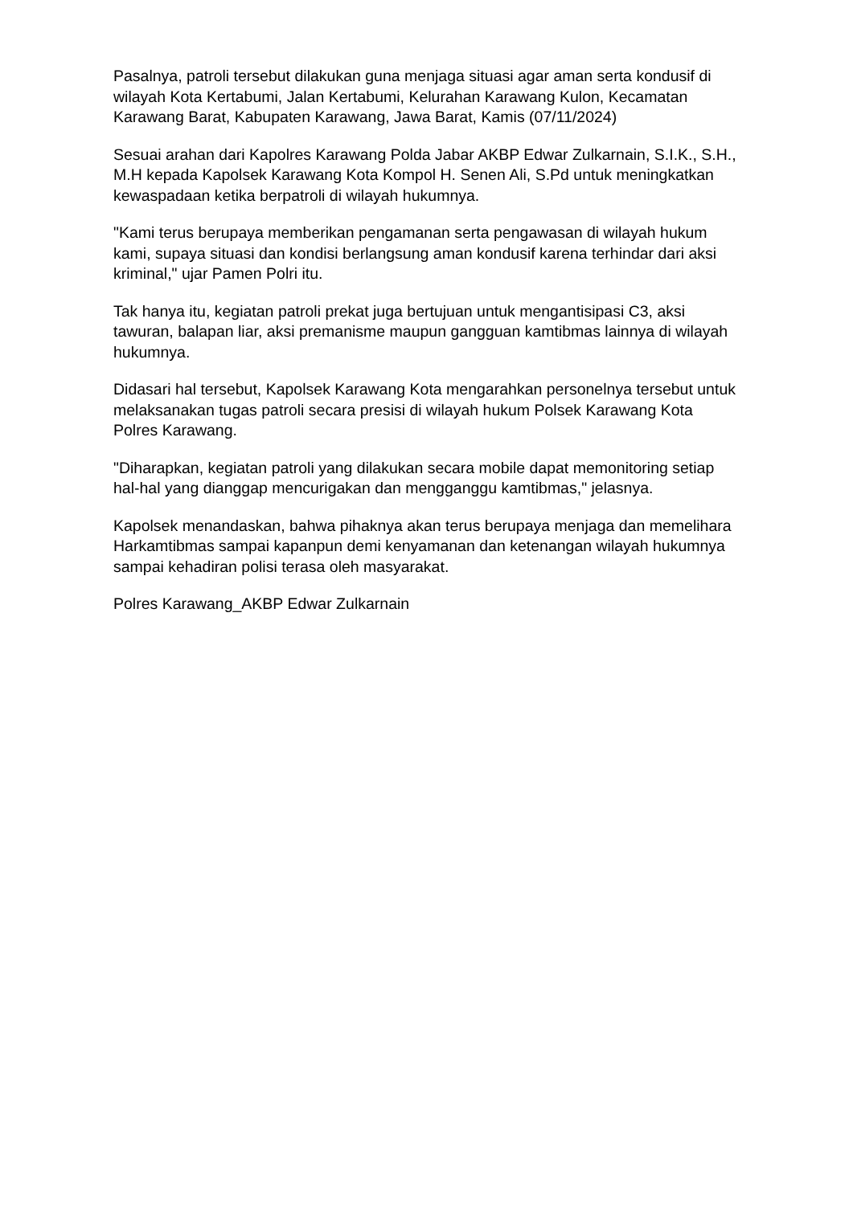Pasalnya, patroli tersebut dilakukan guna menjaga situasi agar aman serta kondusif di wilayah Kota Kertabumi, Jalan Kertabumi, Kelurahan Karawang Kulon, Kecamatan Karawang Barat, Kabupaten Karawang, Jawa Barat, Kamis (07/11/2024)
Sesuai arahan dari Kapolres Karawang Polda Jabar AKBP Edwar Zulkarnain, S.I.K., S.H., M.H kepada Kapolsek Karawang Kota Kompol H. Senen Ali, S.Pd untuk meningkatkan kewaspadaan ketika berpatroli di wilayah hukumnya.
"Kami terus berupaya memberikan pengamanan serta pengawasan di wilayah hukum kami, supaya situasi dan kondisi berlangsung aman kondusif karena terhindar dari aksi kriminal," ujar Pamen Polri itu.
Tak hanya itu, kegiatan patroli prekat juga bertujuan untuk mengantisipasi C3, aksi tawuran, balapan liar, aksi premanisme maupun gangguan kamtibmas lainnya di wilayah hukumnya.
Didasari hal tersebut, Kapolsek Karawang Kota mengarahkan personelnya tersebut untuk melaksanakan tugas patroli secara presisi di wilayah hukum Polsek Karawang Kota Polres Karawang.
"Diharapkan, kegiatan patroli yang dilakukan secara mobile dapat memonitoring setiap hal-hal yang dianggap mencurigakan dan mengganggu kamtibmas," jelasnya.
Kapolsek menandaskan, bahwa pihaknya akan terus berupaya menjaga dan memelihara Harkamtibmas sampai kapanpun demi kenyamanan dan ketenangan wilayah hukumnya sampai kehadiran polisi terasa oleh masyarakat.
Polres Karawang_AKBP Edwar Zulkarnain